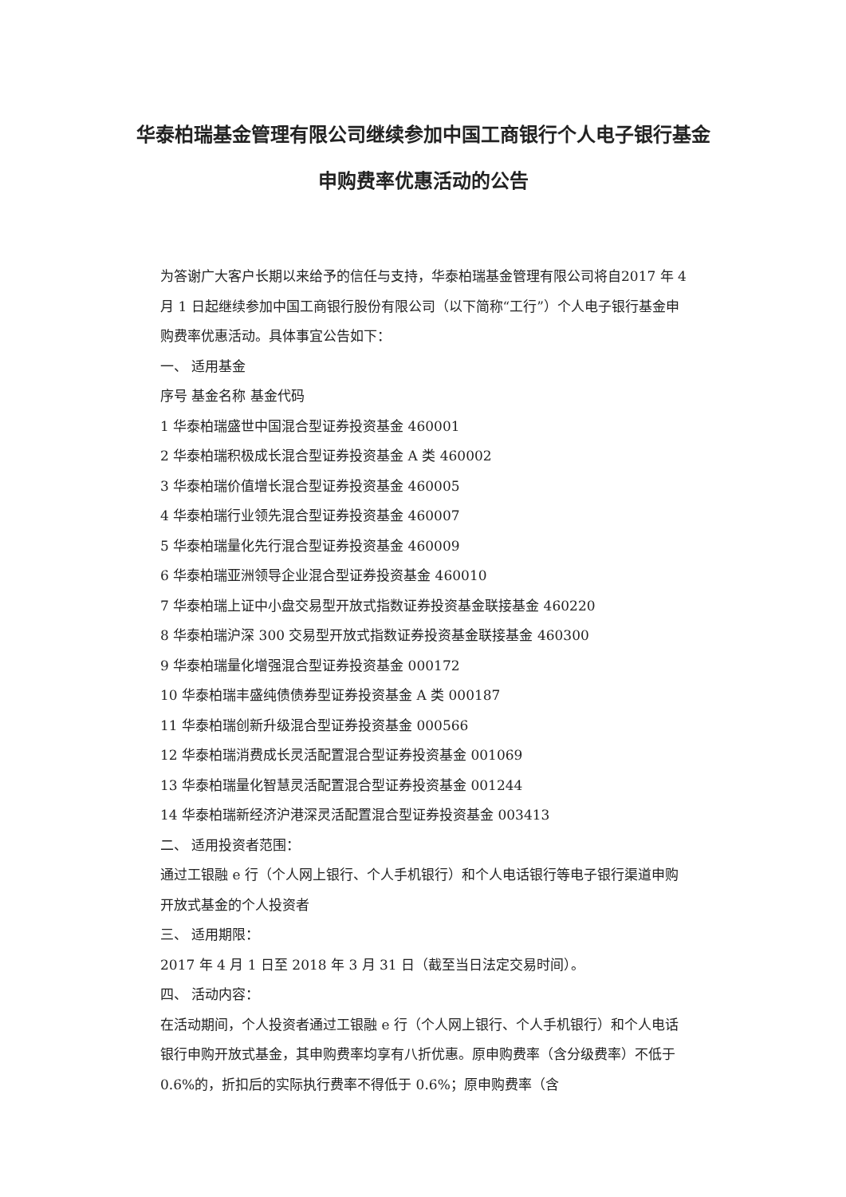华泰柏瑞基金管理有限公司继续参加中国工商银行个人电子银行基金申购费率优惠活动的公告
为答谢广大客户长期以来给予的信任与支持，华泰柏瑞基金管理有限公司将自2017 年 4 月 1 日起继续参加中国工商银行股份有限公司（以下简称“工行”）个人电子银行基金申购费率优惠活动。具体事宜公告如下：
一、 适用基金
序号 基金名称 基金代码
1 华泰柏瑞盛世中国混合型证券投资基金 460001
2 华泰柏瑞积极成长混合型证券投资基金 A 类 460002
3 华泰柏瑞价值增长混合型证券投资基金 460005
4 华泰柏瑞行业领先混合型证券投资基金 460007
5 华泰柏瑞量化先行混合型证券投资基金 460009
6 华泰柏瑞亚洲领导企业混合型证券投资基金 460010
7 华泰柏瑞上证中小盘交易型开放式指数证券投资基金联接基金 460220
8 华泰柏瑞沪深 300 交易型开放式指数证券投资基金联接基金 460300
9 华泰柏瑞量化增强混合型证券投资基金 000172
10 华泰柏瑞丰盛纯债债券型证券投资基金 A 类 000187
11 华泰柏瑞创新升级混合型证券投资基金 000566
12 华泰柏瑞消费成长灵活配置混合型证券投资基金 001069
13 华泰柏瑞量化智慧灵活配置混合型证券投资基金 001244
14 华泰柏瑞新经济沪港深灵活配置混合型证券投资基金 003413
二、 适用投资者范围：
通过工银融 e 行（个人网上银行、个人手机银行）和个人电话银行等电子银行渠道申购开放式基金的个人投资者
三、 适用期限：
2017 年 4 月 1 日至 2018 年 3 月 31 日（截至当日法定交易时间）。
四、 活动内容：
在活动期间，个人投资者通过工银融 e 行（个人网上银行、个人手机银行）和个人电话银行申购开放式基金，其申购费率均享有八折优惠。原申购费率（含分级费率）不低于 0.6%的，折扣后的实际执行费率不得低于 0.6%；原申购费率（含